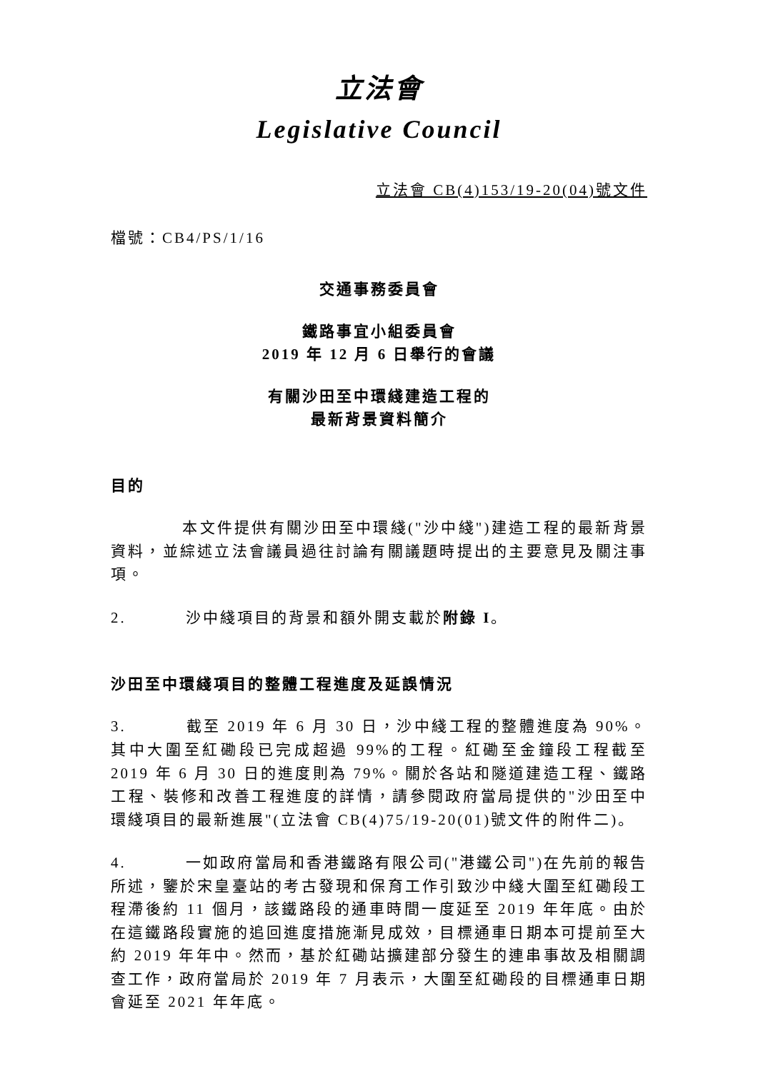立法會
Legislative Council
立法會 CB(4)153/19-20(04)號文件
檔號：CB4/PS/1/16
交通事務委員會
鐵路事宜小組委員會
2019 年 12 月 6 日舉行的會議
有關沙田至中環綫建造工程的
最新背景資料簡介
目的
本文件提供有關沙田至中環綫("沙中綫")建造工程的最新背景資料，並綜述立法會議員過往討論有關議題時提出的主要意見及關注事項。
2. 沙中綫項目的背景和額外開支載於附錄 I。
沙田至中環綫項目的整體工程進度及延誤情況
3. 截至 2019 年 6 月 30 日，沙中綫工程的整體進度為 90%。其中大圍至紅磡段已完成超過 99%的工程。紅磡至金鐘段工程截至 2019 年 6 月 30 日的進度則為 79%。關於各站和隧道建造工程、鐵路工程、裝修和改善工程進度的詳情，請參閱政府當局提供的"沙田至中環綫項目的最新進展"(立法會 CB(4)75/19-20(01)號文件的附件二)。
4. 一如政府當局和香港鐵路有限公司("港鐵公司")在先前的報告所述，鑒於宋皇臺站的考古發現和保育工作引致沙中綫大圍至紅磡段工程滯後約 11 個月，該鐵路段的通車時間一度延至 2019 年年底。由於在這鐵路段實施的追回進度措施漸見成效，目標通車日期本可提前至大約 2019 年年中。然而，基於紅磡站擴建部分發生的連串事故及相關調查工作，政府當局於 2019 年 7 月表示，大圍至紅磡段的目標通車日期會延至 2021 年年底。